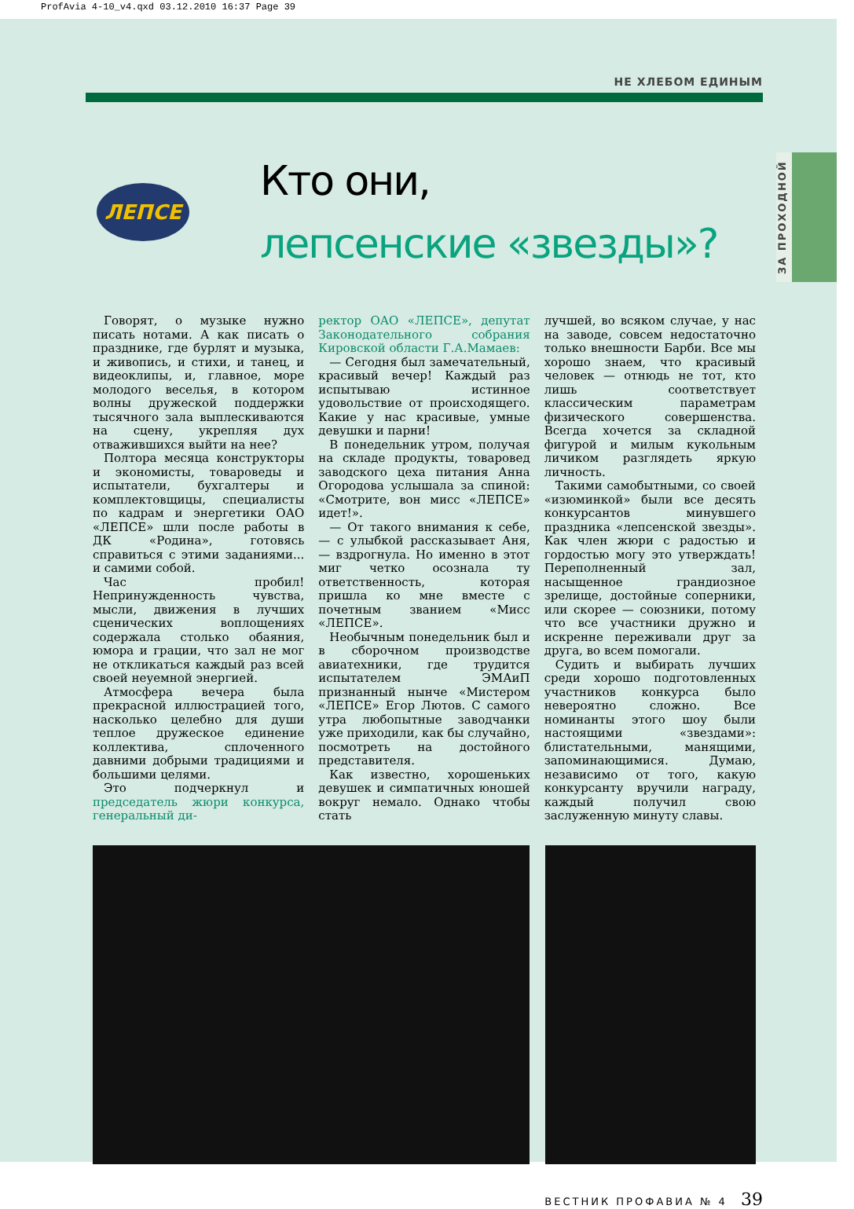ProfAvia 4-10_v4.qxd 03.12.2010 16:37 Page 39
ЗА ПРОХОДНОЙ
НЕ ХЛЕБОМ ЕДИНЫМ
ЛЕПСЕ
Кто они,
лепсенские «звезды»?
Говорят, о музыке нужно писать нотами. А как писать о празднике, где бурлят и музыка, и живопись, и стихи, и танец, и видеоклипы, и, главное, море молодого веселья, в котором волны дружеской поддержки тысячного зала выплескиваются на сцену, укрепляя дух отважившихся выйти на нее?
Полтора месяца конструкторы и экономисты, товароведы и испытатели, бухгалтеры и комплектовщицы, специалисты по кадрам и энергетики ОАО «ЛЕПСЕ» шли после работы в ДК «Родина», готовясь справиться с этими заданиями... и самими собой.
Час пробил! Непринужденность чувства, мысли, движения в лучших сценических воплощениях содержала столько обаяния, юмора и грации, что зал не мог не откликаться каждый раз всей своей неуемной энергией.
Атмосфера вечера была прекрасной иллюстрацией того, насколько целебно для души теплое дружеское единение коллектива, сплоченного давними добрыми традициями и большими целями.
Это подчеркнул и председатель жюри конкурса, генеральный ди-
ректор ОАО «ЛЕПСЕ», депутат Законодательного собрания Кировской области Г.А.Мамаев:
— Сегодня был замечательный, красивый вечер! Каждый раз испытываю истинное удовольствие от происходящего. Какие у нас красивые, умные девушки и парни!
В понедельник утром, получая на складе продукты, товаровед заводского цеха питания Анна Огородова услышала за спиной: «Смотрите, вон мисс «ЛЕПСЕ» идет!».
— От такого внимания к себе, — с улыбкой рассказывает Аня, — вздрогнула. Но именно в этот миг четко осознала ту ответственность, которая пришла ко мне вместе с почетным званием «Мисс «ЛЕПСЕ».
Необычным понедельник был и в сборочном производстве авиатехники, где трудится испытателем ЭМАиП признанный нынче «Мистером «ЛЕПСЕ» Егор Лютов. С самого утра любопытные заводчанки уже приходили, как бы случайно, посмотреть на достойного представителя.
Как известно, хорошеньких девушек и симпатичных юношей вокруг немало. Однако чтобы стать
лучшей, во всяком случае, у нас на заводе, совсем недостаточно только внешности Барби. Все мы хорошо знаем, что красивый человек — отнюдь не тот, кто лишь соответствует классическим параметрам физического совершенства. Всегда хочется за складной фигурой и милым кукольным личиком разглядеть яркую личность.
Такими самобытными, со своей «изюминкой» были все десять конкурсантов минувшего праздника «лепсенской звезды». Как член жюри с радостью и гордостью могу это утверждать! Переполненный зал, насыщенное грандиозное зрелище, достойные соперники, или скорее — союзники, потому что все участники дружно и искренне переживали друг за друга, во всем помогали.
Судить и выбирать лучших среди хорошо подготовленных участников конкурса было невероятно сложно. Все номинанты этого шоу были настоящими «звездами»: блистательными, манящими, запоминающимися. Думаю, независимо от того, какую конкурсанту вручили награду, каждый получил свою заслуженную минуту славы.
ВЕСТНИК ПРОФАВИА № 4 39